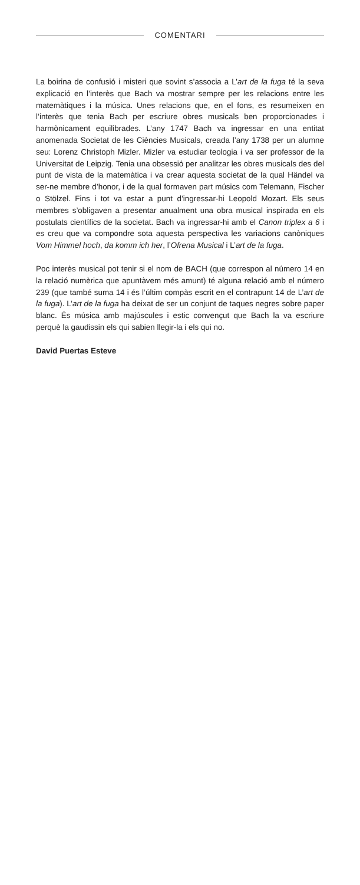COMENTARI
La boirina de confusió i misteri que sovint s’associa a L’art de la fuga té la seva explicació en l’interès que Bach va mostrar sempre per les relacions entre les matemàtiques i la música. Unes relacions que, en el fons, es resumeixen en l’interès que tenia Bach per escriure obres musicals ben proporcionades i harmònicament equilibrades. L’any 1747 Bach va ingressar en una entitat anomenada Societat de les Ciències Musicals, creada l’any 1738 per un alumne seu: Lorenz Christoph Mizler. Mizler va estudiar teologia i va ser professor de la Universitat de Leipzig. Tenia una obsessió per analitzar les obres musicals des del punt de vista de la matemàtica i va crear aquesta societat de la qual Händel va ser-ne membre d’honor, i de la qual formaven part músics com Telemann, Fischer o Stölzel. Fins i tot va estar a punt d’ingressar-hi Leopold Mozart. Els seus membres s’obligaven a presentar anualment una obra musical inspirada en els postulats científics de la societat. Bach va ingressar-hi amb el Canon triplex a 6 i es creu que va compondre sota aquesta perspectiva les variacions canòniques Vom Himmel hoch, da komm ich her, l’Ofrena Musical i L’art de la fuga.
Poc interès musical pot tenir si el nom de BACH (que correspon al número 14 en la relació numèrica que apuntàvem més amunt) té alguna relació amb el número 239 (que també suma 14 i és l’últim compàs escrit en el contrapunt 14 de L’art de la fuga). L’art de la fuga ha deixat de ser un conjunt de taques negres sobre paper blanc. És música amb majúscules i estic convençut que Bach la va escriure perquè la gaudissin els qui sabien llegir-la i els qui no.
David Puertas Esteve